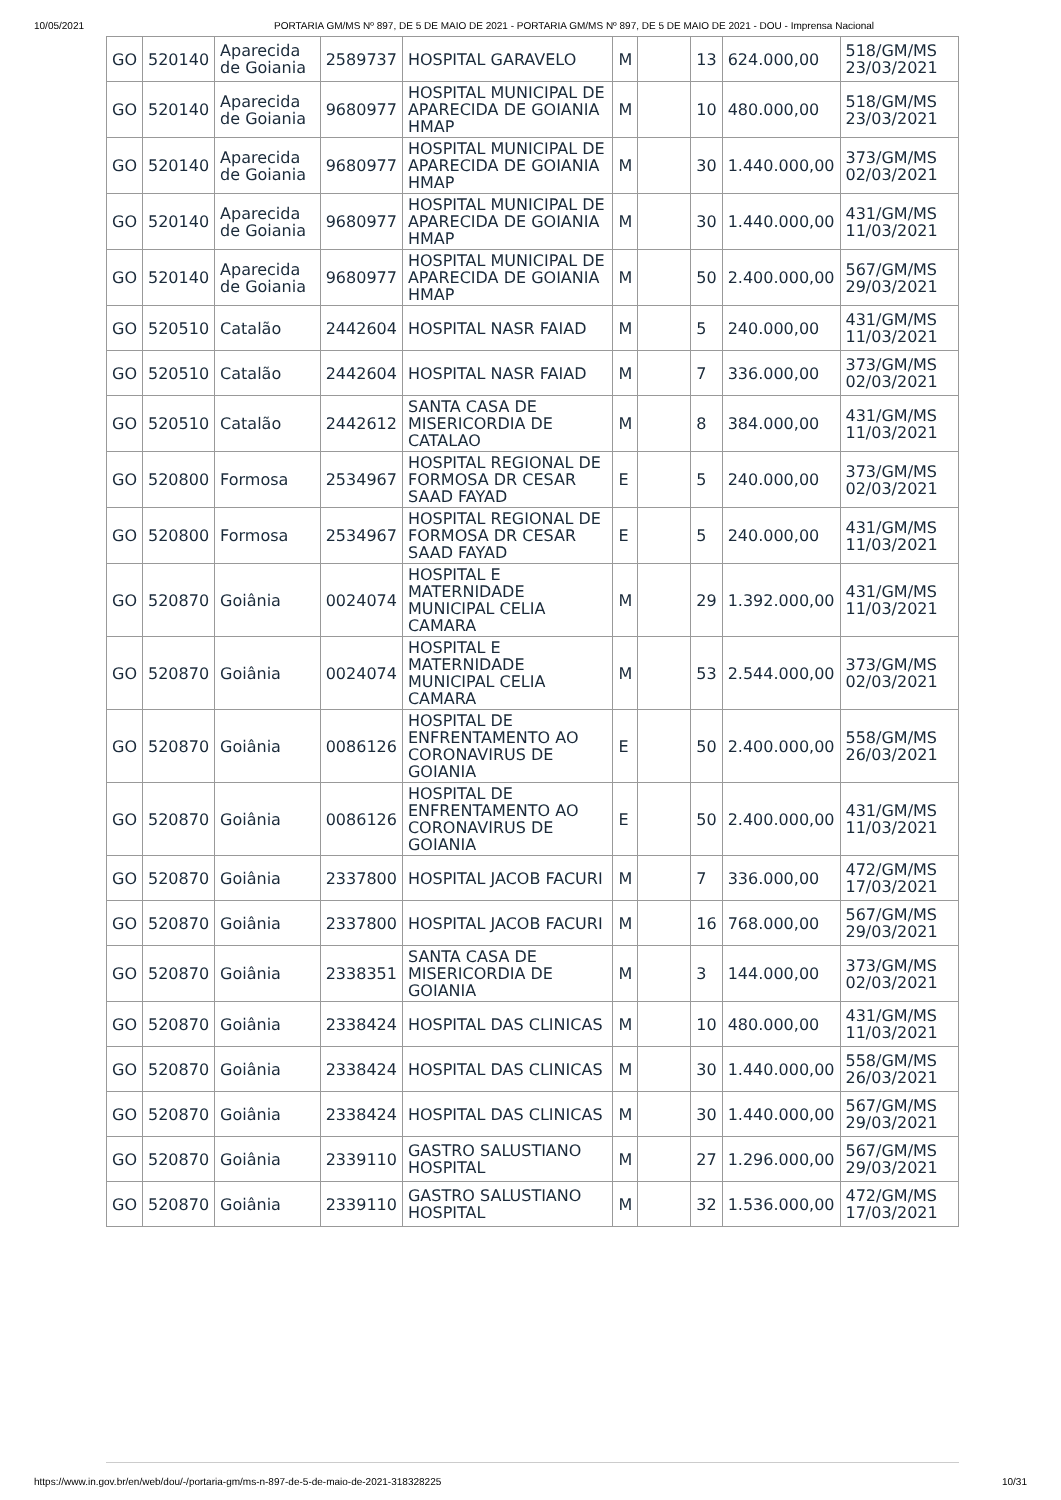10/05/2021 PORTARIA GM/MS Nº 897, DE 5 DE MAIO DE 2021 - PORTARIA GM/MS Nº 897, DE 5 DE MAIO DE 2021 - DOU - Imprensa Nacional
| GO | 520140 | Aparecida de Goiania | 2589737 | HOSPITAL GARAVELO | M | | 13 | 624.000,00 | 518/GM/MS 23/03/2021 |
| GO | 520140 | Aparecida de Goiania | 9680977 | HOSPITAL MUNICIPAL DE APARECIDA DE GOIANIA HMAP | M | | 10 | 480.000,00 | 518/GM/MS 23/03/2021 |
| GO | 520140 | Aparecida de Goiania | 9680977 | HOSPITAL MUNICIPAL DE APARECIDA DE GOIANIA HMAP | M | | 30 | 1.440.000,00 | 373/GM/MS 02/03/2021 |
| GO | 520140 | Aparecida de Goiania | 9680977 | HOSPITAL MUNICIPAL DE APARECIDA DE GOIANIA HMAP | M | | 30 | 1.440.000,00 | 431/GM/MS 11/03/2021 |
| GO | 520140 | Aparecida de Goiania | 9680977 | HOSPITAL MUNICIPAL DE APARECIDA DE GOIANIA HMAP | M | | 50 | 2.400.000,00 | 567/GM/MS 29/03/2021 |
| GO | 520510 | Catalão | 2442604 | HOSPITAL NASR FAIAD | M | | 5 | 240.000,00 | 431/GM/MS 11/03/2021 |
| GO | 520510 | Catalão | 2442604 | HOSPITAL NASR FAIAD | M | | 7 | 336.000,00 | 373/GM/MS 02/03/2021 |
| GO | 520510 | Catalão | 2442612 | SANTA CASA DE MISERICORDIA DE CATALAO | M | | 8 | 384.000,00 | 431/GM/MS 11/03/2021 |
| GO | 520800 | Formosa | 2534967 | HOSPITAL REGIONAL DE FORMOSA DR CESAR SAAD FAYAD | E | | 5 | 240.000,00 | 373/GM/MS 02/03/2021 |
| GO | 520800 | Formosa | 2534967 | HOSPITAL REGIONAL DE FORMOSA DR CESAR SAAD FAYAD | E | | 5 | 240.000,00 | 431/GM/MS 11/03/2021 |
| GO | 520870 | Goiânia | 0024074 | HOSPITAL E MATERNIDADE MUNICIPAL CELIA CAMARA | M | | 29 | 1.392.000,00 | 431/GM/MS 11/03/2021 |
| GO | 520870 | Goiânia | 0024074 | HOSPITAL E MATERNIDADE MUNICIPAL CELIA CAMARA | M | | 53 | 2.544.000,00 | 373/GM/MS 02/03/2021 |
| GO | 520870 | Goiânia | 0086126 | HOSPITAL DE ENFRENTAMENTO AO CORONAVIRUS DE GOIANIA | E | | 50 | 2.400.000,00 | 558/GM/MS 26/03/2021 |
| GO | 520870 | Goiânia | 0086126 | HOSPITAL DE ENFRENTAMENTO AO CORONAVIRUS DE GOIANIA | E | | 50 | 2.400.000,00 | 431/GM/MS 11/03/2021 |
| GO | 520870 | Goiânia | 2337800 | HOSPITAL JACOB FACURI | M | | 7 | 336.000,00 | 472/GM/MS 17/03/2021 |
| GO | 520870 | Goiânia | 2337800 | HOSPITAL JACOB FACURI | M | | 16 | 768.000,00 | 567/GM/MS 29/03/2021 |
| GO | 520870 | Goiânia | 2338351 | SANTA CASA DE MISERICORDIA DE GOIANIA | M | | 3 | 144.000,00 | 373/GM/MS 02/03/2021 |
| GO | 520870 | Goiânia | 2338424 | HOSPITAL DAS CLINICAS | M | | 10 | 480.000,00 | 431/GM/MS 11/03/2021 |
| GO | 520870 | Goiânia | 2338424 | HOSPITAL DAS CLINICAS | M | | 30 | 1.440.000,00 | 558/GM/MS 26/03/2021 |
| GO | 520870 | Goiânia | 2338424 | HOSPITAL DAS CLINICAS | M | | 30 | 1.440.000,00 | 567/GM/MS 29/03/2021 |
| GO | 520870 | Goiânia | 2339110 | GASTRO SALUSTIANO HOSPITAL | M | | 27 | 1.296.000,00 | 567/GM/MS 29/03/2021 |
| GO | 520870 | Goiânia | 2339110 | GASTRO SALUSTIANO HOSPITAL | M | | 32 | 1.536.000,00 | 472/GM/MS 17/03/2021 |
https://www.in.gov.br/en/web/dou/-/portaria-gm/ms-n-897-de-5-de-maio-de-2021-318328225 10/31